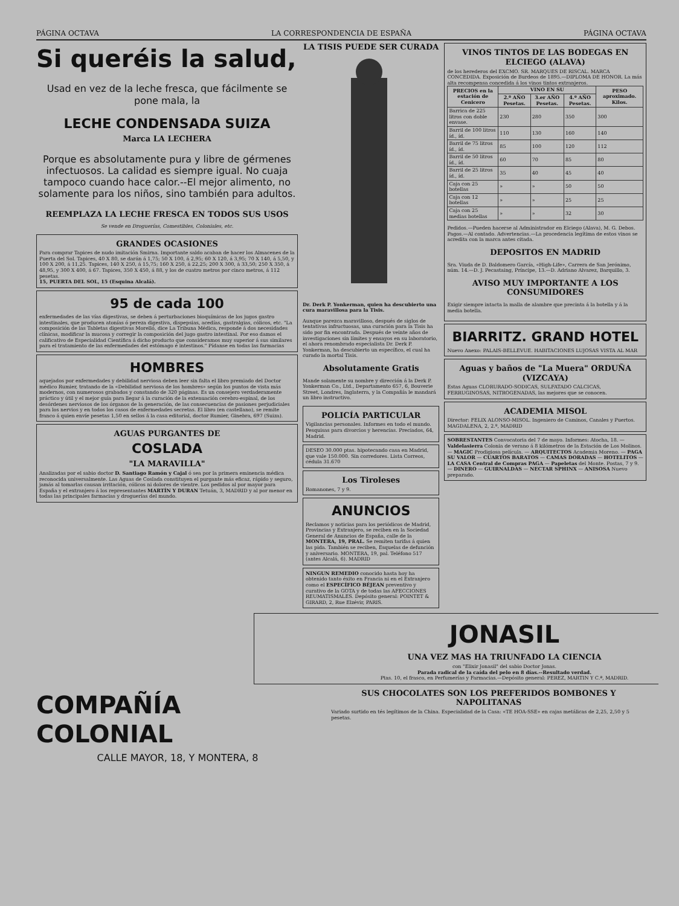PÁGINA OCTAVA LA CORRESPONDENCIA DE ESPAÑA PÁGINA OCTAVA
Si queréis la salud,
Usad en vez de la leche fresca, que fácilmente se pone mala, la
LECHE CONDENSADA SUIZA
Marca LA LECHERA
Porque es absolutamente pura y libre de gérmenes infectuosos. La calidad es siempre igual. No cuaja tampoco cuando hace calor.--El mejor alimento, no solamente para los niños, sino también para adultos.
REEMPLAZA LA LECHE FRESCA EN TODOS SUS USOS
Se vende en Droguerías, Comestibles, Coloniales, etc.
GRANDES OCASIONES
Para comprar Tapices de nudo imitación Smirna. Importante saldo acaban de hacer los Almacenes de la Puerta del Sol. Tapices, 40 X 80, se darán á 1,75; 50 X 100, á 2,95; 60 X 120, á 3,95; 70 X 140, á 5,50, y 100 X 200, á 11,25. Tapices, 140 X 250, á 15,75; 160 X 250, á 22,25; 200 X 300, á 33,50; 250 X 350, á 48,95, y 300 X 400, á 67. Tapices, 350 X 450, á 88, y los de cuatro metros por cinco metros, á 112 pesetas.
15, PUERTA DEL SOL, 15 (Esquina Alcalá).
95 de cada 100
enfermedades de las vías digestivas, se deben á perturbaciones bioquímicas de los jugos gastro intestinales, que producen atonías ó pereza digestiva, dispepsias, acedías, gastralgias, cólicos, etc. "La composición de las Tabletas digestivas Morelló, dice La Tribuna Médica, responde á dos necesidades clínicas, modificar la mucosa y corregir la composición del jugo gastro intestinal. Por eso damos el calificativo de Especialidad Científica á dicho producto que consideramos muy superior á sus similares para el tratamiento de las enfermedades del estómago é intestinos." Pídanse en todas las farmacias
HOMBRES
aquejados por enfermedades y debilidad nerviosa deben leer sin falta el libro premiado del Doctor médico Rumier, tratando de la «Debilidad nerviosa de los hombres» según los puntos de vista más modernos, con numerosos grabados y constando de 320 páginas. Es un consejero verdaderamente práctico y útil y el mejor guía para llegar á la curación de la extenuación cerebro-espinal, de los desórdenes nerviosos de los órganos de la generación, de las consecuencias de pasiones perjudiciales para los nervios y en todos los casos de enfermedades secretas. El libro (en castellano), se remite franco á quien envíe pesetas 1,50 en sellos á la casa editorial, doctor Rumier, Ginebra, 697 (Suiza).
AGUAS PURGANTES DE
COSLADA
"LA MARAVILLA"
Analizadas por el sabio doctor D. Santiago Ramón y Cajal ó sea por la primera eminencia médica reconocida universalmente. Las Aguas de Coslada constituyen el purgante más eficaz, rápido y seguro, jamás al tomarlas causan irritación, cólicos ni dolores de vientre. Los pedidos al por mayor para España y el extranjero á los representantes MARTÍN Y DURAN Tetuán, 3, MADRID y al por menor en todas las principales farmacias y droguerías del mundo.
LA TISIS PUEDE SER CURADA
Dr. Derk P. Yonkerman, quien ha descubierto una cura maravillosa para la Tisis.
Aunque parezca maravilloso, después de siglos de tentativas infructuosas, una curación para la Tisis ha sido por fin encontrada. Después de veinte años de investigaciones sin límites y ensayos en su laboratorio, el ahora renombrado especialista Dr. Derk P. Yonkerman, ha descubierto un específico, el cual ha curado la mortal Tisis.
Absolutamente Gratis
Mande solamente su nombre y dirección á la Derk P. Yonkerman Co., Ltd., Departamento 657, 6, Bouverie Street, Londres, Inglaterra, y la Compañía le mandará un libro instructivo.
POLICÍA PARTICULAR
Vigilancias personales. Informes en todo el mundo. Pesquisas para divorcios y herencias. Preciados, 64, Madrid.
DESEO 30.000 ptas. hipotecando casa en Madrid, que vale 150.000. Sin corredores. Lista Correos, cédula 31.670
Los Tiroleses
Romanones, 7 y 9.
ANUNCIOS
Reclamos y noticias para los periódicos de Madrid, Provincias y Extranjero, se reciben en la Sociedad General de Anuncios de España, calle de la MONTERA, 19, PRAL. Se remiten tarifas á quien las pida. También se reciben, Esquelas de defunción y aniversario. MONTERA, 19, pal. Teléfono 517 (antes Alcalá, 6). MADRID
NINGUN REMEDIO conocido hasta hoy ha obtenido tanto éxito en Francia ni en el Extranjero como el ESPECÍFICO BÉJEAN preventivo y curativo de la GOTA y de todas las AFECCIONES REUMATISMALES. Depósito general: POINTET & GIRARD, 2, Rue Elzévir, PARIS.
VINOS TINTOS DE LAS BODEGAS EN ELCIEGO (ALAVA)
de los herederos del EXCMO. SR. MARQUES DE RISCAL. MARCA CONCEDIDA. Exposición de Burdeos de 1895.—DIPLOMA DE HONOR. La más alta recompensa concedida á los vinos tintos extranjeros.
| PRECIOS en la estación de Cenicero | VINO EN SU | | | PESO aproximado. Kilos. |
| --- | --- | --- | --- | --- |
| | 2.º AÑO Pesetas. | 3.er AÑO Pesetas. | 4.º AÑO Pesetas. | |
| Barrica de 225 litros con doble envase. | 230 | 280 | 350 | 300 |
| Barril de 100 litros íd., íd. | 110 | 130 | 160 | 140 |
| Barril de 75 litros íd., íd. | 85 | 100 | 120 | 112 |
| Barril de 50 litros íd., íd. | 60 | 70 | 85 | 80 |
| Barril de 25 litros íd., íd. | 35 | 40 | 45 | 40 |
| Caja con 25 botellas | » | » | 50 | 50 |
| Caja con 12 botellas | » | » | 25 | 25 |
| Caja con 25 medias botellas | » | » | 32 | 30 |
Pedidos.—Pueden hacerse al Administrador en Elciego (Alava), M. G. Debos. Pagos.—Al contado. Advertencias.—La procedencia legítima de estos vinos se acredita con la marca antes citada.
DEPOSITOS EN MADRID
Sra. Viuda de D. Baldomero García, «High-Life», Carrera de San Jerónimo, núm. 14.—D. J. Pecastaing, Príncipe, 13.—D. Adriano Alvarez, Barquillo, 3.
AVISO MUY IMPORTANTE A LOS CONSUMIDORES
Exigir siempre intacta la malla de alambre que precinta á la botella y á la media botella.
BIARRITZ. GRAND HOTEL
Nuevo Anexo: PALAIS-BELLEVUE. HABITACIONES LUJOSAS VISTA AL MAR
Aguas y baños de "La Muera" ORDUÑA (VIZCAYA)
Estas Aguas CLORURADO-SODICAS, SULFATADO CALCICAS, FERRUGINOSAS, NITROGENADAS, las mejores que se conocen.
ACADEMIA MISOL
Director: FELIX ALONSO-MISOL. Ingeniero de Caminos, Canales y Puertos. MAGDALENA, 2, 2.º, MADRID
SOBRESTANTES Convocatoria del 7 de mayo. Informes: Atocha, 18. — Valdelasierra Colonia de verano á 8 kilómetros de la Estación de Los Molinos. — MAGIC Prodigiosa película. — ARQUITECTOS Academia Moreno. — PAGA SU VALOR — CUARTOS BARATOS — CAMAS DORADAS — HOTELITOS — LA CASA Central de Compras PAGA — Papeletas del Monte. Postas, 7 y 9. — DINERO — GUIRNALDAS — NECTAR SPHINX — ANISOSA Nuevo preparado.
JONASIL
UNA VEZ MAS HA TRIUNFADO LA CIENCIA
con "Elixir Jonasil" del sabio Doctor Jonas.
Parada radical de la caída del pelo en 8 días.--Resultado verdad.
Ptas. 10, el frasco, en Perfumerías y Farmacias.—Depósito general: PEREZ, MARTIN Y C.ª, MADRID.
COMPAÑÍA COLONIAL
CALLE MAYOR, 18, Y MONTERA, 8
SUS CHOCOLATES SON LOS PREFERIDOS BOMBONES Y NAPOLITANAS
Variado surtido en tés legítimos de la China. Especialidad de la Casa: «TE HOA-SSE» en cajas metálicas de 2,25, 2,50 y 5 pesetas.